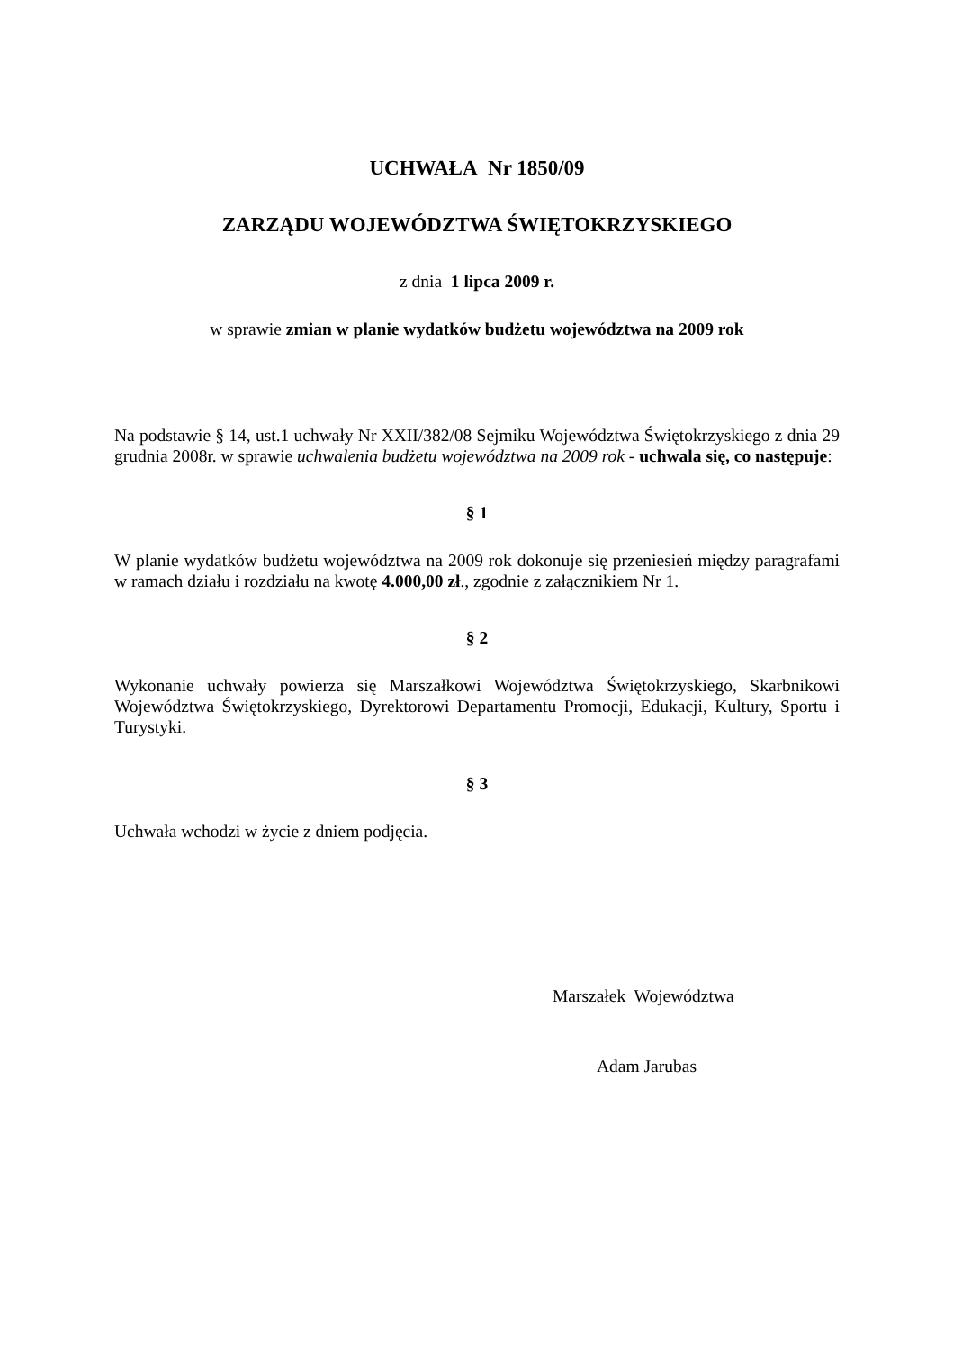UCHWAŁA Nr 1850/09
ZARZĄDU WOJEWÓDZTWA ŚWIĘTOKRZYSKIEGO
z dnia 1 lipca 2009 r.
w sprawie zmian w planie wydatków budżetu województwa na 2009 rok
Na podstawie § 14, ust.1 uchwały Nr XXII/382/08 Sejmiku Województwa Świętokrzyskiego z dnia 29 grudnia 2008r. w sprawie uchwalenia budżetu województwa na 2009 rok - uchwala się, co następuje:
§ 1
W planie wydatków budżetu województwa na 2009 rok dokonuje się przeniesień między paragrafami w ramach działu i rozdziału na kwotę 4.000,00 zł., zgodnie z załącznikiem Nr 1.
§ 2
Wykonanie uchwały powierza się Marszałkowi Województwa Świętokrzyskiego, Skarbnikowi Województwa Świętokrzyskiego, Dyrektorowi Departamentu Promocji, Edukacji, Kultury, Sportu i Turystyki.
§ 3
Uchwała wchodzi w życie z dniem podjęcia.
Marszałek Województwa
Adam Jarubas